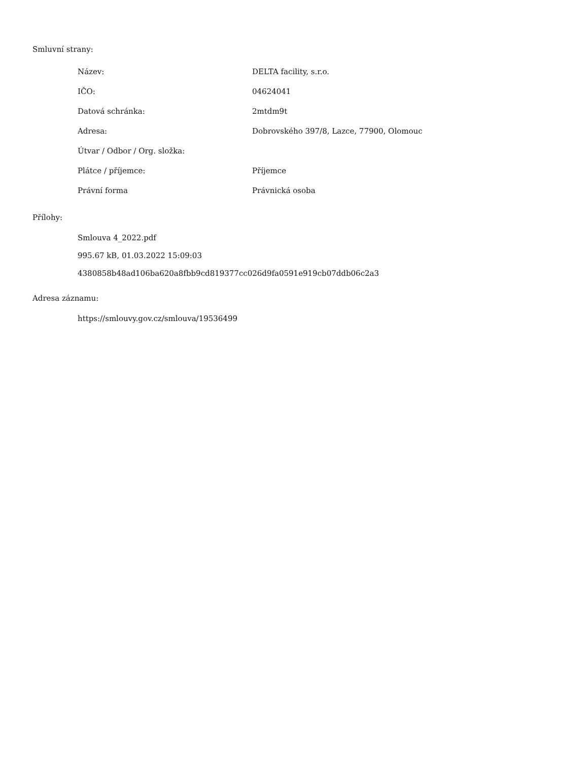Smluvní strany:
| Název: | DELTA facility, s.r.o. |
| IČO: | 04624041 |
| Datová schránka: | 2mtdm9t |
| Adresa: | Dobrovského 397/8, Lazce, 77900, Olomouc |
| Útvar / Odbor / Org. složka: | |
| Plátce / příjemce: | Příjemce |
| Právní forma | Právnická osoba |
Přílohy:
Smlouva 4_2022.pdf
995.67 kB, 01.03.2022 15:09:03
4380858b48ad106ba620a8fbb9cd819377cc026d9fa0591e919cb07ddb06c2a3
Adresa záznamu:
https://smlouvy.gov.cz/smlouva/19536499